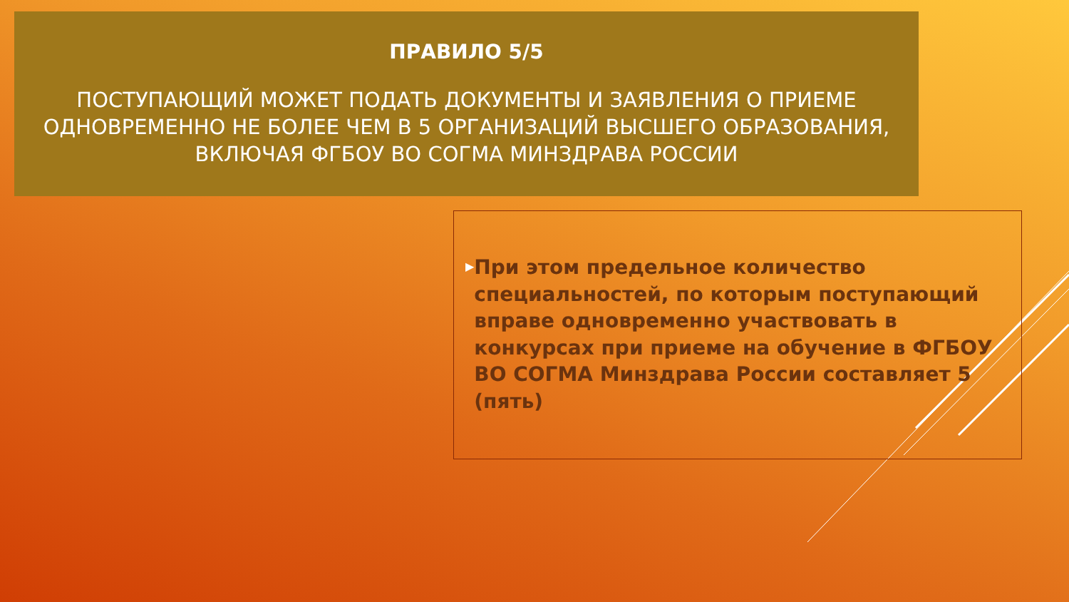ПРАВИЛО 5/5
ПОСТУПАЮЩИЙ МОЖЕТ ПОДАТЬ ДОКУМЕНТЫ И ЗАЯВЛЕНИЯ О ПРИЕМЕ ОДНОВРЕМЕННО НЕ БОЛЕЕ ЧЕМ В 5 ОРГАНИЗАЦИЙ ВЫСШЕГО ОБРАЗОВАНИЯ, ВКЛЮЧАЯ ФГБОУ ВО СОГМА МИНЗДРАВА РОССИИ
▶
При этом предельное количество специальностей, по которым поступающий вправе одновременно участвовать в конкурсах при приеме на обучение в ФГБОУ ВО СОГМА Минздрава России составляет 5 (пять)